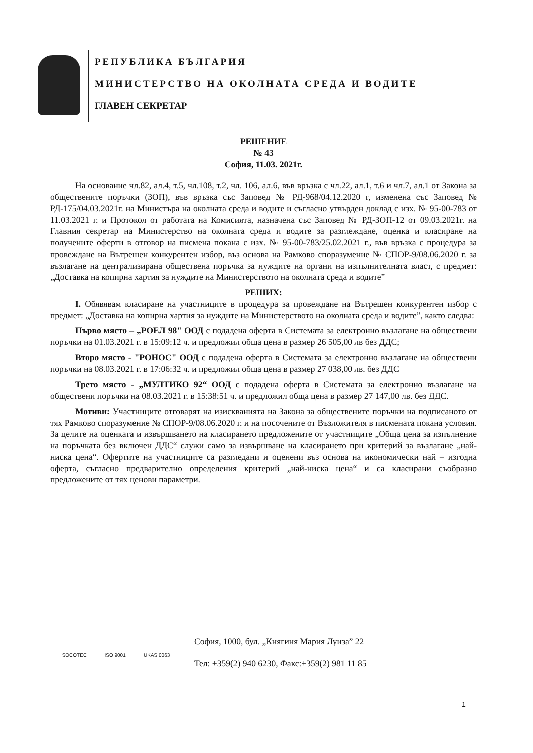РЕПУБЛИКА БЪЛГАРИЯ
МИНИСТЕРСТВО НА ОКОЛНАТА СРЕДА И ВОДИТЕ
ГЛАВЕН СЕКРЕТАР
РЕШЕНИЕ
№ 43
София, 11.03. 2021г.
На основание чл.82, ал.4, т.5, чл.108, т.2, чл. 106, ал.6, във връзка с чл.22, ал.1, т.6 и чл.7, ал.1 от Закона за обществените поръчки (ЗОП), във връзка със Заповед № РД-968/04.12.2020 г, изменена със Заповед № РД-175/04.03.2021г. на Министъра на околната среда и водите и съгласно утвърден доклад с изх. № 95-00-783 от 11.03.2021 г. и Протокол от работата на Комисията, назначена със Заповед № РД-ЗОП-12 от 09.03.2021г. на Главния секретар на Министерство на околната среда и водите за разглеждане, оценка и класиране на получените оферти в отговор на писмена покана с изх. № 95-00-783/25.02.2021 г., във връзка с процедура за провеждане на Вътрешен конкурентен избор, въз основа на Рамково споразумение № СПОР-9/08.06.2020 г. за възлагане на централизирана обществена поръчка за нуждите на органи на изпълнителната власт, с предмет: „Доставка на копирна хартия за нуждите на Министерството на околната среда и водите”
РЕШИХ:
I. Обявявам класиране на участниците в процедура за провеждане на Вътрешен конкурентен избор с предмет: „Доставка на копирна хартия за нуждите на Министерството на околната среда и водите”, както следва:
Първо място – „РОЕЛ 98" ООД с подадена оферта в Системата за електронно възлагане на обществени поръчки на 01.03.2021 г. в 15:09:12 ч. и предложил обща цена в размер 26 505,00 лв без ДДС;
Второ място - "РОНОС" ООД с подадена оферта в Системата за електронно възлагане на обществени поръчки на 08.03.2021 г. в 17:06:32 ч. и предложил обща цена в размер 27 038,00 лв. без ДДС
Трето място - „МУЛТИКО 92“ ООД с подадена оферта в Системата за електронно възлагане на обществени поръчки на 08.03.2021 г. в 15:38:51 ч. и предложил обща цена в размер 27 147,00 лв. без ДДС.
Мотиви: Участниците отговарят на изискванията на Закона за обществените поръчки на подписаното от тях Рамково споразумение № СПОР-9/08.06.2020 г. и на посочените от Възложителя в писмената покана условия. За целите на оценката и извършването на класирането предложените от участниците „Обща цена за изпълнение на поръчката без включен ДДС“ служи само за извършване на класирането при критерий за възлагане „най-ниска цена“. Офертите на участниците са разгледани и оценени въз основа на икономически най – изгодна оферта, съгласно предварително определения критерий „най-ниска цена“ и са класирани съобразно предложените от тях ценови параметри.
SOCOTEC ISO 9001 UKAS 0063
София, 1000, бул. „Княгиня Мария Луиза” 22
Тел: +359(2) 940 6230, Факс:+359(2) 981 11 85
1